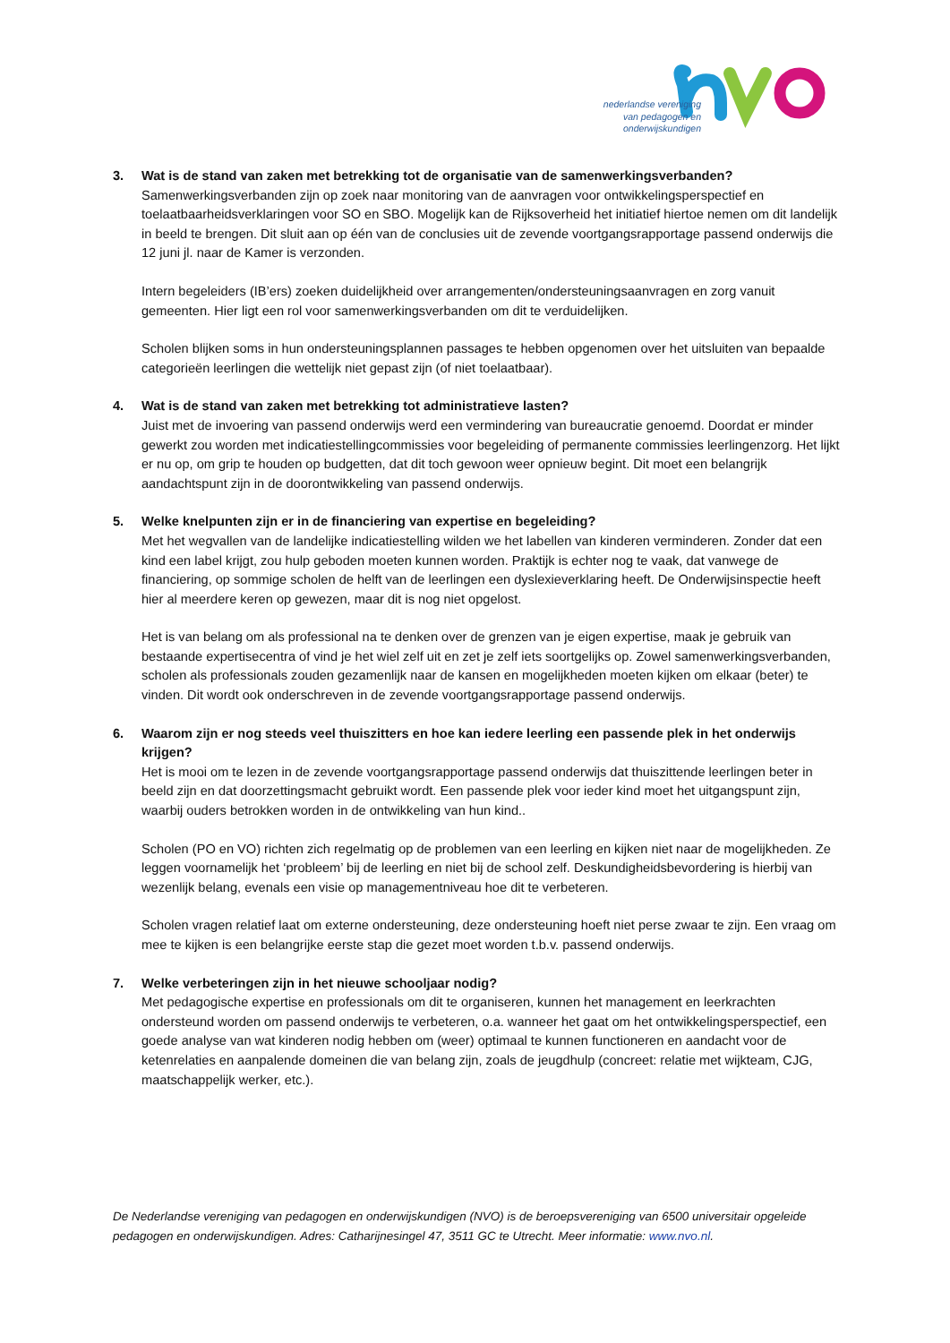nederlandse vereniging
van pedagogen en
onderwijskundigen
3. Wat is de stand van zaken met betrekking tot de organisatie van de samenwerkingsverbanden?
Samenwerkingsverbanden zijn op zoek naar monitoring van de aanvragen voor ontwikkelingsperspectief en toelaatbaarheidsverklaringen voor SO en SBO. Mogelijk kan de Rijksoverheid het initiatief hiertoe nemen om dit landelijk in beeld te brengen. Dit sluit aan op één van de conclusies uit de zevende voortgangsrapportage passend onderwijs die 12 juni jl. naar de Kamer is verzonden.
Intern begeleiders (IB’ers) zoeken duidelijkheid over arrangementen/ondersteuningsaanvragen en zorg vanuit gemeenten. Hier ligt een rol voor samenwerkingsverbanden om dit te verduidelijken.
Scholen blijken soms in hun ondersteuningsplannen passages te hebben opgenomen over het uitsluiten van bepaalde categorieën leerlingen die wettelijk niet gepast zijn (of niet toelaatbaar).
4. Wat is de stand van zaken met betrekking tot administratieve lasten?
Juist met de invoering van passend onderwijs werd een vermindering van bureaucratie genoemd. Doordat er minder gewerkt zou worden met indicatiestellingcommissies voor begeleiding of permanente commissies leerlingenzorg. Het lijkt er nu op, om grip te houden op budgetten, dat dit toch gewoon weer opnieuw begint. Dit moet een belangrijk aandachtspunt zijn in de doorontwikkeling van passend onderwijs.
5. Welke knelpunten zijn er in de financiering van expertise en begeleiding?
Met het wegvallen van de landelijke indicatiestelling wilden we het labellen van kinderen verminderen. Zonder dat een kind een label krijgt, zou hulp geboden moeten kunnen worden. Praktijk is echter nog te vaak, dat vanwege de financiering, op sommige scholen de helft van de leerlingen een dyslexieverklaring heeft. De Onderwijsinspectie heeft hier al meerdere keren op gewezen, maar dit is nog niet opgelost.
Het is van belang om als professional na te denken over de grenzen van je eigen expertise, maak je gebruik van bestaande expertisecentra of vind je het wiel zelf uit en zet je zelf iets soortgelijks op. Zowel samenwerkingsverbanden, scholen als professionals zouden gezamenlijk naar de kansen en mogelijkheden moeten kijken om elkaar (beter) te vinden. Dit wordt ook onderschreven in de zevende voortgangsrapportage passend onderwijs.
6. Waarom zijn er nog steeds veel thuiszitters en hoe kan iedere leerling een passende plek in het onderwijs krijgen?
Het is mooi om te lezen in de zevende voortgangsrapportage passend onderwijs dat thuiszittende leerlingen beter in beeld zijn en dat doorzettingsmacht gebruikt wordt. Een passende plek voor ieder kind moet het uitgangspunt zijn, waarbij ouders betrokken worden in de ontwikkeling van hun kind..
Scholen (PO en VO) richten zich regelmatig op de problemen van een leerling en kijken niet naar de mogelijkheden. Ze leggen voornamelijk het ‘probleem’ bij de leerling en niet bij de school zelf. Deskundigheidsbevordering is hierbij van wezenlijk belang, evenals een visie op managementniveau hoe dit te verbeteren.
Scholen vragen relatief laat om externe ondersteuning, deze ondersteuning hoeft niet perse zwaar te zijn. Een vraag om mee te kijken is een belangrijke eerste stap die gezet moet worden t.b.v. passend onderwijs.
7. Welke verbeteringen zijn in het nieuwe schooljaar nodig?
Met pedagogische expertise en professionals om dit te organiseren, kunnen het management en leerkrachten ondersteund worden om passend onderwijs te verbeteren, o.a. wanneer het gaat om het ontwikkelingsperspectief, een goede analyse van wat kinderen nodig hebben om (weer) optimaal te kunnen functioneren en aandacht voor de ketenrelaties en aanpalende domeinen die van belang zijn, zoals de jeugdhulp (concreet: relatie met wijkteam, CJG, maatschappelijk werker, etc.).
De Nederlandse vereniging van pedagogen en onderwijskundigen (NVO) is de beroepsvereniging van 6500 universitair opgeleide pedagogen en onderwijskundigen. Adres: Catharijnesingel 47, 3511 GC te Utrecht. Meer informatie: www.nvo.nl.